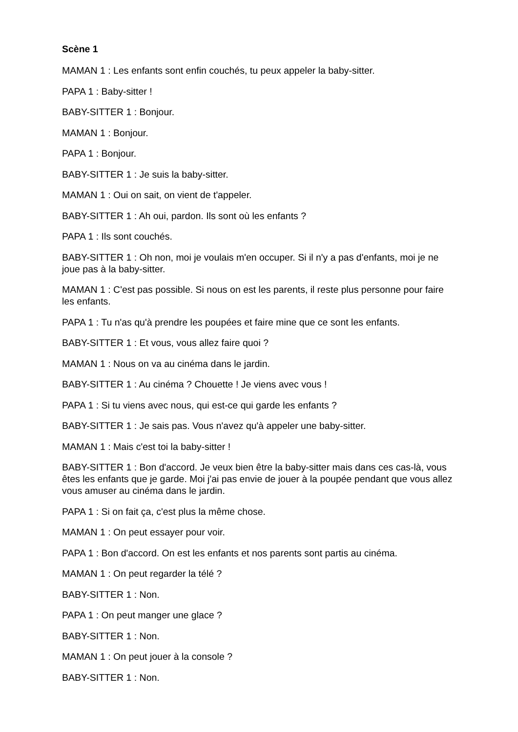Scène 1
MAMAN 1 : Les enfants sont enfin couchés, tu peux appeler la baby-sitter.
PAPA 1 : Baby-sitter !
BABY-SITTER 1 : Bonjour.
MAMAN 1 : Bonjour.
PAPA 1 : Bonjour.
BABY-SITTER 1 : Je suis la baby-sitter.
MAMAN 1 : Oui on sait, on vient de t'appeler.
BABY-SITTER 1 : Ah oui, pardon. Ils sont où les enfants ?
PAPA 1 : Ils sont couchés.
BABY-SITTER 1 : Oh non, moi je voulais m'en occuper. Si il n'y a pas d'enfants, moi je ne joue pas à la baby-sitter.
MAMAN 1 : C'est pas possible. Si nous on est les parents, il reste plus personne pour faire les enfants.
PAPA 1 : Tu n'as qu'à prendre les poupées et faire mine que ce sont les enfants.
BABY-SITTER 1 : Et vous, vous allez faire quoi ?
MAMAN 1 : Nous on va au cinéma dans le jardin.
BABY-SITTER 1 : Au cinéma ? Chouette ! Je viens avec vous !
PAPA 1 : Si tu viens avec nous, qui est-ce qui garde les enfants ?
BABY-SITTER 1 : Je sais pas. Vous n'avez qu'à appeler une baby-sitter.
MAMAN 1 : Mais c'est toi la baby-sitter !
BABY-SITTER 1 : Bon d'accord. Je veux bien être la baby-sitter mais dans ces cas-là, vous êtes les enfants que je garde. Moi j'ai pas envie de jouer à la poupée pendant que vous allez vous amuser au cinéma dans le jardin.
PAPA 1 : Si on fait ça, c'est plus la même chose.
MAMAN 1 : On peut essayer pour voir.
PAPA 1 : Bon d'accord. On est les enfants et nos parents sont partis au cinéma.
MAMAN 1 : On peut regarder la télé ?
BABY-SITTER 1 : Non.
PAPA 1 : On peut manger une glace ?
BABY-SITTER 1 : Non.
MAMAN 1 : On peut jouer à la console ?
BABY-SITTER 1 : Non.